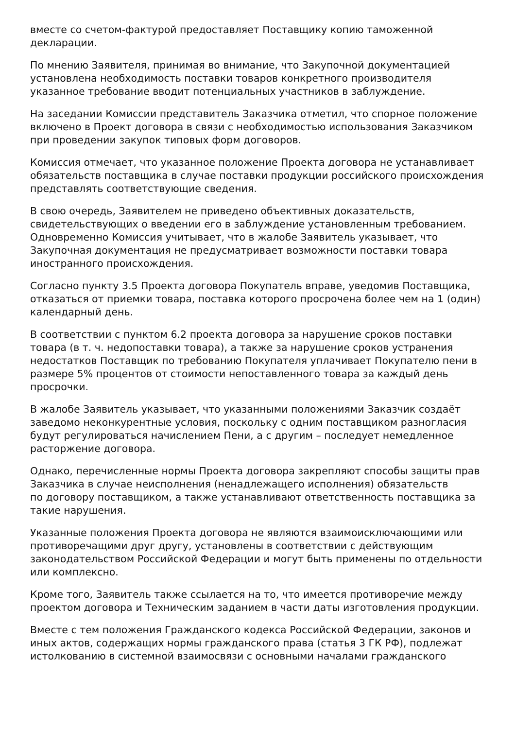вместе со счетом-фактурой предоставляет Поставщику копию таможенной декларации.
По мнению Заявителя, принимая во внимание, что Закупочной документацией установлена необходимость поставки товаров конкретного производителя указанное требование вводит потенциальных участников в заблуждение.
На заседании Комиссии представитель Заказчика отметил, что спорное положение включено в Проект договора в связи с необходимостью использования Заказчиком при проведении закупок типовых форм договоров.
Комиссия отмечает, что указанное положение Проекта договора не устанавливает обязательств поставщика в случае поставки продукции российского происхождения представлять соответствующие сведения.
В свою очередь, Заявителем не приведено объективных доказательств, свидетельствующих о введении его в заблуждение установленным требованием. Одновременно Комиссия учитывает, что в жалобе Заявитель указывает, что Закупочная документация не предусматривает возможности поставки товара иностранного происхождения.
Согласно пункту 3.5 Проекта договора Покупатель вправе, уведомив Поставщика, отказаться от приемки товара, поставка которого просрочена более чем на 1 (один) календарный день.
В соответствии с пунктом 6.2 проекта договора за нарушение сроков поставки товара (в т. ч. недопоставки товара), а также за нарушение сроков устранения недостатков Поставщик по требованию Покупателя уплачивает Покупателю пени в размере 5% процентов от стоимости непоставленного товара за каждый день просрочки.
В жалобе Заявитель указывает, что указанными положениями Заказчик создаёт заведомо неконкурентные условия, поскольку с одним поставщиком разногласия будут регулироваться начислением Пени, а с другим – последует немедленное расторжение договора.
Однако, перечисленные нормы Проекта договора закрепляют способы защиты прав Заказчика в случае неисполнения (ненадлежащего исполнения) обязательств
по договору поставщиком, а также устанавливают ответственность поставщика за такие нарушения.
Указанные положения Проекта договора не являются взаимоисключающими или противоречащими друг другу, установлены в соответствии с действующим законодательством Российской Федерации и могут быть применены по отдельности или комплексно.
Кроме того, Заявитель также ссылается на то, что имеется противоречие между проектом договора и Техническим заданием в части даты изготовления продукции.
Вместе с тем положения Гражданского кодекса Российской Федерации, законов и иных актов, содержащих нормы гражданского права (статья 3 ГК РФ), подлежат истолкованию в системной взаимосвязи с основными началами гражданского